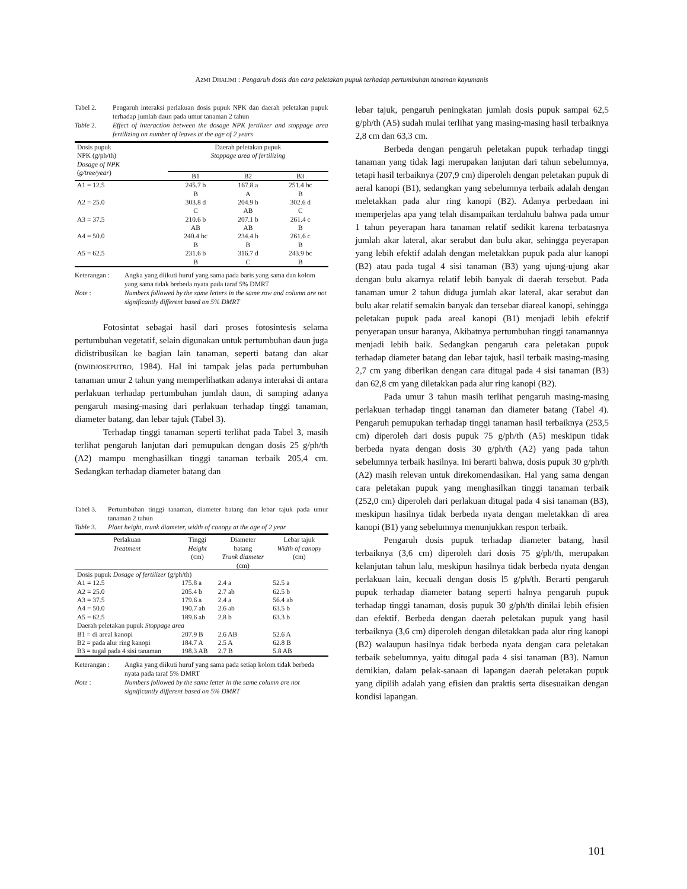AZMI DHALIMI : Pengaruh dosis dan cara peletakan pupuk terhadap pertumbuhan tanaman kayumanis
Tabel 2. Pengaruh interaksi perlakuan dosis pupuk NPK dan daerah peletakan pupuk terhadap jumlah daun pada umur tanaman 2 tahun
Table 2. Effect of interaction between the dosage NPK fertilizer and stoppage area fertilizing on number of leaves at the age of 2 years
| Dosis pupuk NPK (g/ph/th) Dosage of NPK ( g/tree/year ) | Daerah peletakan pupuk Stoppage area of fertilizing | | |
| --- | --- | --- | --- |
| | B1 | B2 | B3 |
| A1 = 12.5 | 245.7 b B | 167.8 a A | 251.4 bc B |
| A2 = 25.0 | 303.8 d C | 204.9 b AB | 302.6 d C |
| A3 = 37.5 | 210.6 b AB | 207.1 b AB | 261.4 c B |
| A4 = 50.0 | 240.4 bc B | 234.4 b B | 261.6 c B |
| A5 = 62.5 | 231.6 b B | 316.7 d C | 243.9 bc B |
Keterangan : Angka yang diikuti huruf yang sama pada baris yang sama dan kolom yang sama tidak berbeda nyata pada taraf 5% DMRT
Note : Numbers followed by the same letters in the same row and column are not significantly different based on 5% DMRT
Fotosintat sebagai hasil dari proses fotosintesis selama pertumbuhan vegetatif, selain digunakan untuk pertumbuhan daun juga didistribusikan ke bagian lain tanaman, seperti batang dan akar (DWIDJOSEPUTRO, 1984). Hal ini tampak jelas pada pertumbuhan tanaman umur 2 tahun yang memperlihatkan adanya interaksi di antara perlakuan terhadap pertumbuhan jumlah daun, di samping adanya pengaruh masing-masing dari perlakuan terhadap tinggi tanaman, diameter batang, dan lebar tajuk (Tabel 3).
Terhadap tinggi tanaman seperti terlihat pada Tabel 3, masih terlihat pengaruh lanjutan dari pemupukan dengan dosis 25 g/ph/th (A2) mampu menghasilkan tinggi tanaman terbaik 205,4 cm. Sedangkan terhadap diameter batang dan
Tabel 3. Pertumbuhan tinggi tanaman, diameter batang dan lebar tajuk pada umur tanaman 2 tahun
Table 3. Plant height, trunk diameter, width of canopy at the age of 2 year
| Perlakuan Treatment | Tinggi Height (cm) | Diameter batang Trunk diameter (cm) | Lebar tajuk Width of canopy (cm) |
| --- | --- | --- | --- |
| Dosis pupuk Dosage of fertilizer (g/ph/th) | | | |
| A1 = 12.5 | 175.8 a | 2.4 a | 52.5 a |
| A2 = 25.0 | 205.4 b | 2.7 ab | 62.5 b |
| A3 = 37.5 | 179.6 a | 2.4 a | 56.4 ab |
| A4 = 50.0 | 190.7 ab | 2.6 ab | 63.5 b |
| A5 = 62.5 | 189.6 ab | 2.8 b | 63.3 b |
| Daerah peletakan pupuk Stoppage area | | | |
| B1 = di areal kanopi | 207.9 B | 2.6 AB | 52.6 A |
| B2 = pada alur ring kanopi | 184.7 A | 2.5 A | 62.8 B |
| B3 = tugal pada 4 sisi tanaman | 198.3 AB | 2.7 B | 5.8 AB |
Keterangan : Angka yang diikuti huruf yang sama pada setiap kolom tidak berbeda nyata pada taraf 5% DMRT
Note : Numbers followed by the same letter in the same column are not significantly different based on 5% DMRT
lebar tajuk, pengaruh peningkatan jumlah dosis pupuk sampai 62,5 g/ph/th (A5) sudah mulai terlihat yang masing-masing hasil terbaiknya 2,8 cm dan 63,3 cm.
Berbeda dengan pengaruh peletakan pupuk terhadap tinggi tanaman yang tidak lagi merupakan lanjutan dari tahun sebelumnya, tetapi hasil terbaiknya (207,9 cm) diperoleh dengan peletakan pupuk di aeral kanopi (B1), sedangkan yang sebelumnya terbaik adalah dengan meletakkan pada alur ring kanopi (B2). Adanya perbedaan ini memperjelas apa yang telah disampaikan terdahulu bahwa pada umur 1 tahun peyerapan hara tanaman relatif sedikit karena terbatasnya jumlah akar lateral, akar serabut dan bulu akar, sehingga peyerapan yang lebih efektif adalah dengan meletakkan pupuk pada alur kanopi (B2) atau pada tugal 4 sisi tanaman (B3) yang ujung-ujung akar dengan bulu akarnya relatif lebih banyak di daerah tersebut. Pada tanaman umur 2 tahun diduga jumlah akar lateral, akar serabut dan bulu akar relatif semakin banyak dan tersebar diareal kanopi, sehingga peletakan pupuk pada areal kanopi (B1) menjadi lebih efektif penyerapan unsur haranya, Akibatnya pertumbuhan tinggi tanamannya menjadi lebih baik. Sedangkan pengaruh cara peletakan pupuk terhadap diameter batang dan lebar tajuk, hasil terbaik masing-masing 2,7 cm yang diberikan dengan cara ditugal pada 4 sisi tanaman (B3) dan 62,8 cm yang diletakkan pada alur ring kanopi (B2).
Pada umur 3 tahun masih terlihat pengaruh masing-masing perlakuan terhadap tinggi tanaman dan diameter batang (Tabel 4). Pengaruh pemupukan terhadap tinggi tanaman hasil terbaiknya (253,5 cm) diperoleh dari dosis pupuk 75 g/ph/th (A5) meskipun tidak berbeda nyata dengan dosis 30 g/ph/th (A2) yang pada tahun sebelumnya terbaik hasilnya. Ini berarti bahwa, dosis pupuk 30 g/ph/th (A2) masih relevan untuk direkomendasikan. Hal yang sama dengan cara peletakan pupuk yang menghasilkan tinggi tanaman terbaik (252,0 cm) diperoleh dari perlakuan ditugal pada 4 sisi tanaman (B3), meskipun hasilnya tidak berbeda nyata dengan meletakkan di area kanopi (B1) yang sebelumnya menunjukkan respon terbaik.
Pengaruh dosis pupuk terhadap diameter batang, hasil terbaiknya (3,6 cm) diperoleh dari dosis 75 g/ph/th, merupakan kelanjutan tahun lalu, meskipun hasilnya tidak berbeda nyata dengan perlakuan lain, kecuali dengan dosis l5 g/ph/th. Berarti pengaruh pupuk terhadap diameter batang seperti halnya pengaruh pupuk terhadap tinggi tanaman, dosis pupuk 30 g/ph/th dinilai lebih efisien dan efektif. Berbeda dengan daerah peletakan pupuk yang hasil terbaiknya (3,6 cm) diperoleh dengan diletakkan pada alur ring kanopi (B2) walaupun hasilnya tidak berbeda nyata dengan cara peletakan terbaik sebelumnya, yaitu ditugal pada 4 sisi tanaman (B3). Namun demikian, dalam pelak-sanaan di lapangan daerah peletakan pupuk yang dipilih adalah yang efisien dan praktis serta disesuaikan dengan kondisi lapangan.
101